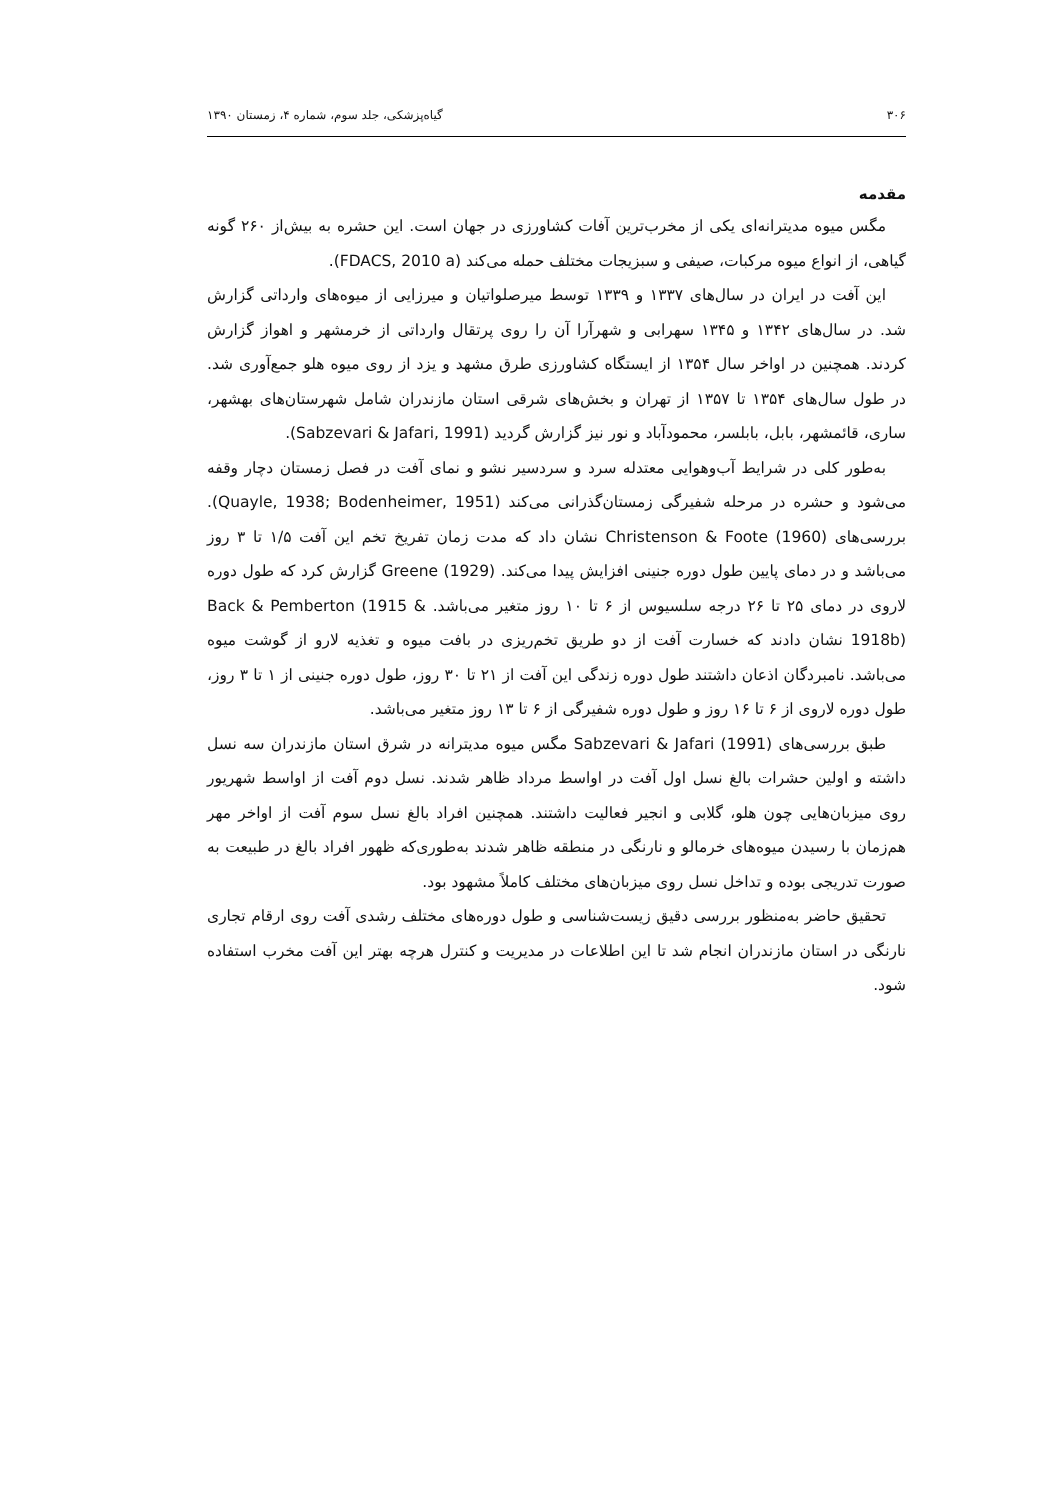۳۰۶ گیاه‌پزشکی، جلد سوم، شماره ۴، زمستان ۱۳۹۰
مقدمه
مگس میوه مدیترانه‌ای یکی از مخرب‌ترین آفات کشاورزی در جهان است. این حشره به بیش‌از ۲۶۰ گونه گیاهی، از انواع میوه مرکبات، صیفی و سبزیجات مختلف حمله می‌کند (FDACS, 2010 a).
این آفت در ایران در سال‌های ۱۳۳۷ و ۱۳۳۹ توسط میرصلواتیان و میرزایی از میوه‌های وارداتی گزارش شد. در سال‌های ۱۳۴۲ و ۱۳۴۵ سهرابی و شهرآرا آن را روی پرتقال وارداتی از خرمشهر و اهواز گزارش کردند. همچنین در اواخر سال ۱۳۵۴ از ایستگاه کشاورزی طرق مشهد و یزد از روی میوه هلو جمع‌آوری شد. در طول سال‌های ۱۳۵۴ تا ۱۳۵۷ از تهران و بخش‌های شرقی استان مازندران شامل شهرستان‌های بهشهر، ساری، قائمشهر، بابل، بابلسر، محمودآباد و نور نیز گزارش گردید (Sabzevari & Jafari, 1991).
به‌طور کلی در شرایط آب‌وهوایی معتدله سرد و سردسیر نشو و نمای آفت در فصل زمستان دچار وقفه می‌شود و حشره در مرحله شفیرگی زمستان‌گذرانی می‌کند (Quayle, 1938; Bodenheimer, 1951). بررسی‌های Christenson & Foote (1960) نشان داد که مدت زمان تفریخ تخم این آفت ۱/۵ تا ۳ روز می‌باشد و در دمای پایین طول دوره جنینی افزایش پیدا می‌کند. Greene (1929) گزارش کرد که طول دوره لاروی در دمای ۲۵ تا ۲۶ درجه سلسیوس از ۶ تا ۱۰ روز متغیر می‌باشد. Back & Pemberton (1915 & 1918b) نشان دادند که خسارت آفت از دو طریق تخم‌ریزی در بافت میوه و تغذیه لارو از گوشت میوه می‌باشد. نامبردگان اذعان داشتند طول دوره زندگی این آفت از ۲۱ تا ۳۰ روز، طول دوره جنینی از ۱ تا ۳ روز، طول دوره لاروی از ۶ تا ۱۶ روز و طول دوره شفیرگی از ۶ تا ۱۳ روز متغیر می‌باشد.
طبق بررسی‌های Sabzevari & Jafari (1991) مگس میوه مدیترانه در شرق استان مازندران سه نسل داشته و اولین حشرات بالغ نسل اول آفت در اواسط مرداد ظاهر شدند. نسل دوم آفت از اواسط شهریور روی میزبان‌هایی چون هلو، گلابی و انجیر فعالیت داشتند. همچنین افراد بالغ نسل سوم آفت از اواخر مهر هم‌زمان با رسیدن میوه‌های خرمالو و نارنگی در منطقه ظاهر شدند به‌طوری‌که ظهور افراد بالغ در طبیعت به صورت تدریجی بوده و تداخل نسل روی میزبان‌های مختلف کاملاً مشهود بود.
تحقیق حاضر به‌منظور بررسی دقیق زیست‌شناسی و طول دوره‌های مختلف رشدی آفت روی ارقام تجاری نارنگی در استان مازندران انجام شد تا این اطلاعات در مدیریت و کنترل هرچه بهتر این آفت مخرب استفاده شود.